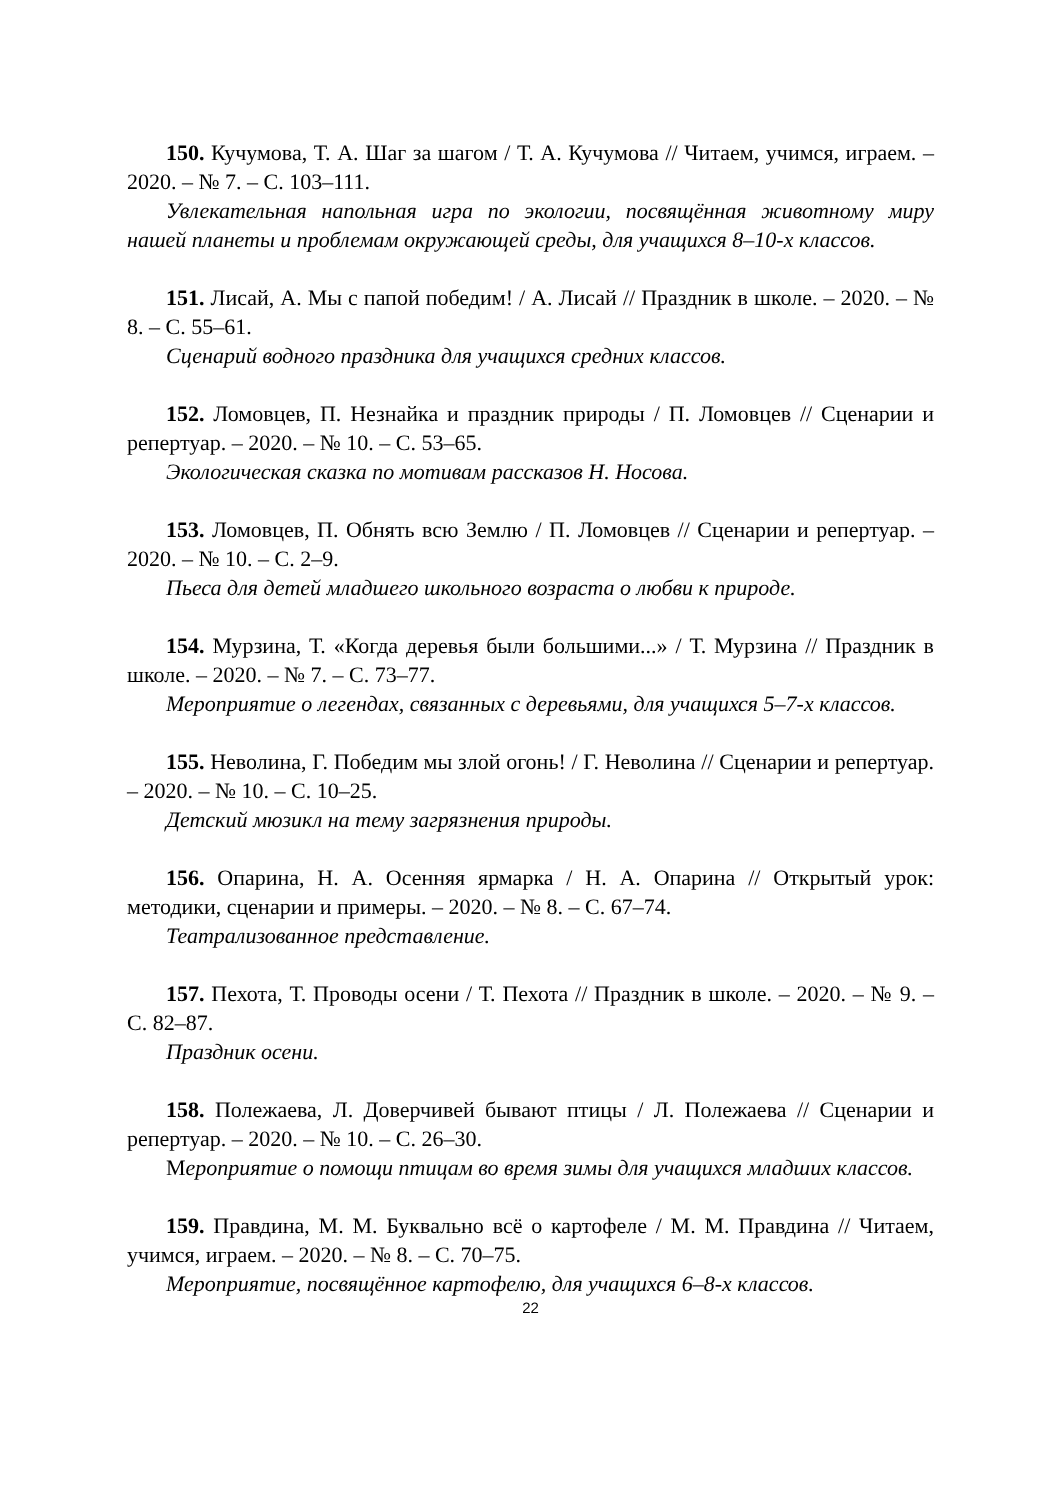150. Кучумова, Т. А. Шаг за шагом / Т. А. Кучумова // Читаем, учимся, играем. – 2020. – № 7. – С. 103–111.
Увлекательная напольная игра по экологии, посвящённая животному миру нашей планеты и проблемам окружающей среды, для учащихся 8–10-х классов.
151. Лисай, А. Мы с папой победим! / А. Лисай // Праздник в школе. – 2020. – № 8. – С. 55–61.
Сценарий водного праздника для учащихся средних классов.
152. Ломовцев, П. Незнайка и праздник природы / П. Ломовцев // Сценарии и репертуар. – 2020. – № 10. – С. 53–65.
Экологическая сказка по мотивам рассказов Н. Носова.
153. Ломовцев, П. Обнять всю Землю / П. Ломовцев // Сценарии и репертуар. – 2020. – № 10. – С. 2–9.
Пьеса для детей младшего школьного возраста о любви к природе.
154. Мурзина, Т. «Когда деревья были большими...» / Т. Мурзина // Праздник в школе. – 2020. – № 7. – С. 73–77.
Мероприятие о легендах, связанных с деревьями, для учащихся 5–7-х классов.
155. Неволина, Г. Победим мы злой огонь! / Г. Неволина // Сценарии и репертуар. – 2020. – № 10. – С. 10–25.
Детский мюзикл на тему загрязнения природы.
156. Опарина, Н. А. Осенняя ярмарка / Н. А. Опарина // Открытый урок: методики, сценарии и примеры. – 2020. – № 8. – С. 67–74.
Театрализованное представление.
157. Пехота, Т. Проводы осени / Т. Пехота // Праздник в школе. – 2020. – № 9. – С. 82–87.
Праздник осени.
158. Полежаева, Л. Доверчивей бывают птицы / Л. Полежаева // Сценарии и репертуар. – 2020. – № 10. – С. 26–30.
Мероприятие о помощи птицам во время зимы для учащихся младших классов.
159. Правдина, М. М. Буквально всё о картофеле / М. М. Правдина // Читаем, учимся, играем. – 2020. – № 8. – С. 70–75.
Мероприятие, посвящённое картофелю, для учащихся 6–8-х классов.
22